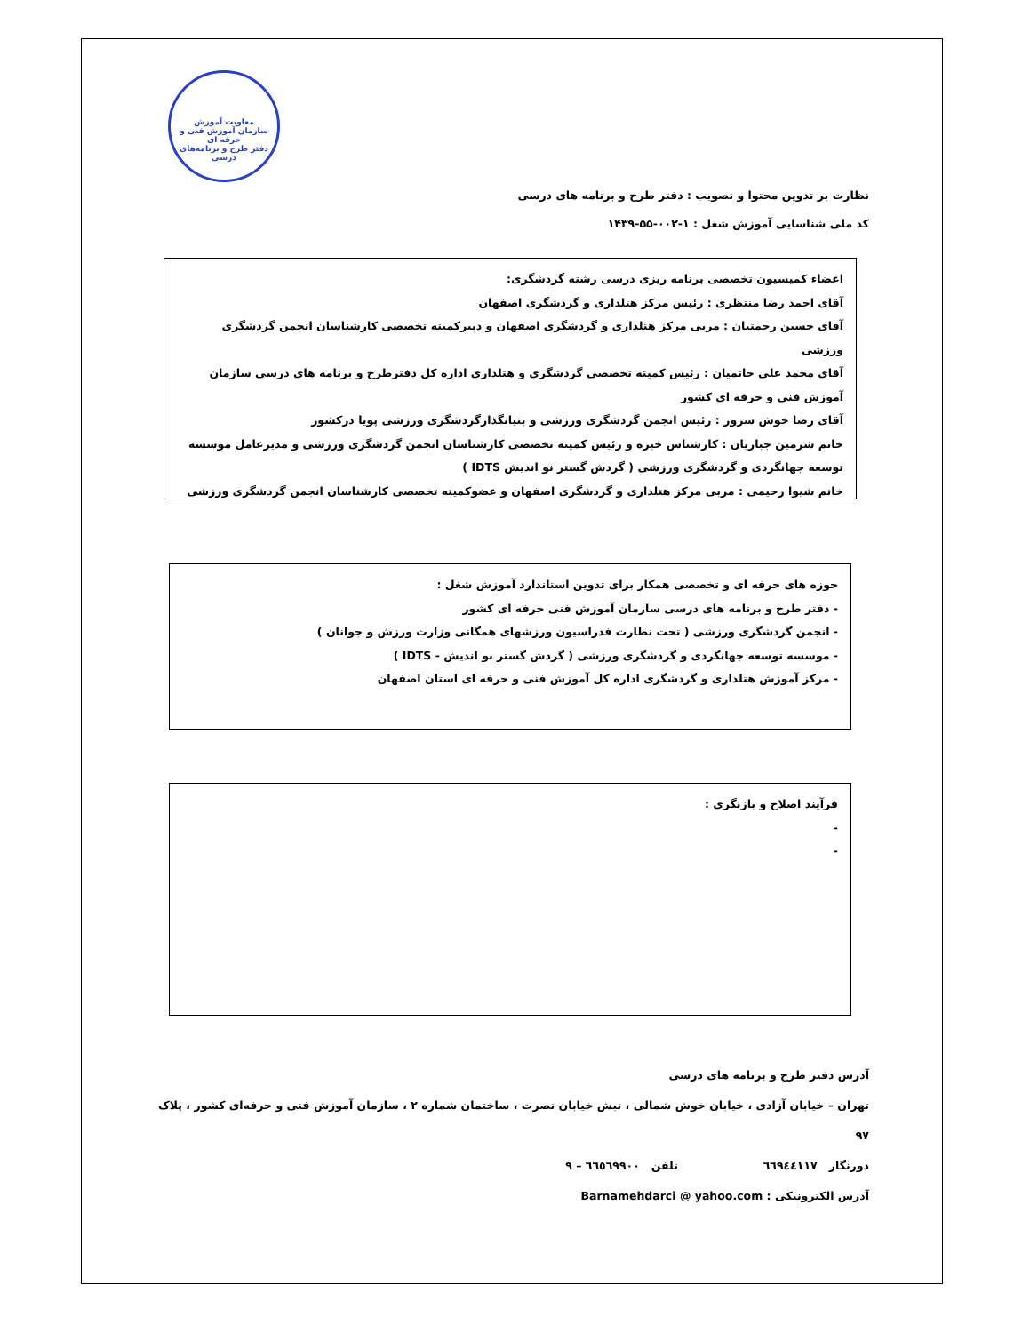معاونت آموزش
سازمان آموزش فنی و حرفه ای
دفتر طرح و برنامه‌های درسی
نظارت بر تدوین محتوا و تصویب : دفتر طرح و برنامه های درسی
کد ملی شناسایی آموزش شغل : ۱-۰۰۲-۵۵-۱۴۳۹
اعضاء کمیسیون تخصصی برنامه ریزی درسی رشته گردشگری:
آقای احمد رضا منتظری : رئیس مرکز هتلداری و گردشگری اصفهان
آقای حسین رحمتیان : مربی مرکز هتلداری و گردشگری اصفهان و دبیرکمیته تخصصی کارشناسان انجمن گردشگری ورزشی
آقای محمد علی حاتمیان : رئیس کمیته تخصصی گردشگری و هتلداری اداره کل دفترطرح و برنامه های درسی سازمان آموزش فنی و حرفه ای کشور
آقای رضا خوش سرور : رئیس انجمن گردشگری ورزشی و بنیانگذارگردشگری ورزشی پویا درکشور
خانم شرمین جباریان : کارشناس خبره و رئیس کمیته تخصصی کارشناسان انجمن گردشگری ورزشی و مدیرعامل موسسه توسعه جهانگردی و گردشگری ورزشی ( گردش گستر نو اندیش IDTS )
خانم شیوا رحیمی : مربی مرکز هتلداری و گردشگری اصفهان و عضوکمیته تخصصی کارشناسان انجمن گردشگری ورزشی
حوزه های حرفه ای و تخصصی همکار برای تدوین استاندارد آموزش شغل :
- دفتر طرح و برنامه های درسی سازمان آموزش فنی حرفه ای کشور
- انجمن گردشگری ورزشی ( تحت نظارت فدراسیون ورزشهای همگانی وزارت ورزش و جوانان )
- موسسه توسعه جهانگردی و گردشگری ورزشی ( گردش گستر نو اندیش - IDTS )
- مرکز آموزش هتلداری و گردشگری اداره کل آموزش فنی و حرفه ای استان اصفهان
فرآیند اصلاح و بازنگری :
-
-
آدرس دفتر طرح و برنامه های درسی
تهران – خیابان آزادی ، خیابان خوش شمالی ، نبش خیابان نصرت ، ساختمان شماره ۲ ، سازمان آموزش فنی و حرفه‌ای کشور ، پلاک ۹۷
دورنگار ٦٦٩٤٤١١٧ تلفن ٦٦٥٦٩٩٠٠ – ٩
آدرس الکترونیکی : Barnamehdarci @ yahoo.com